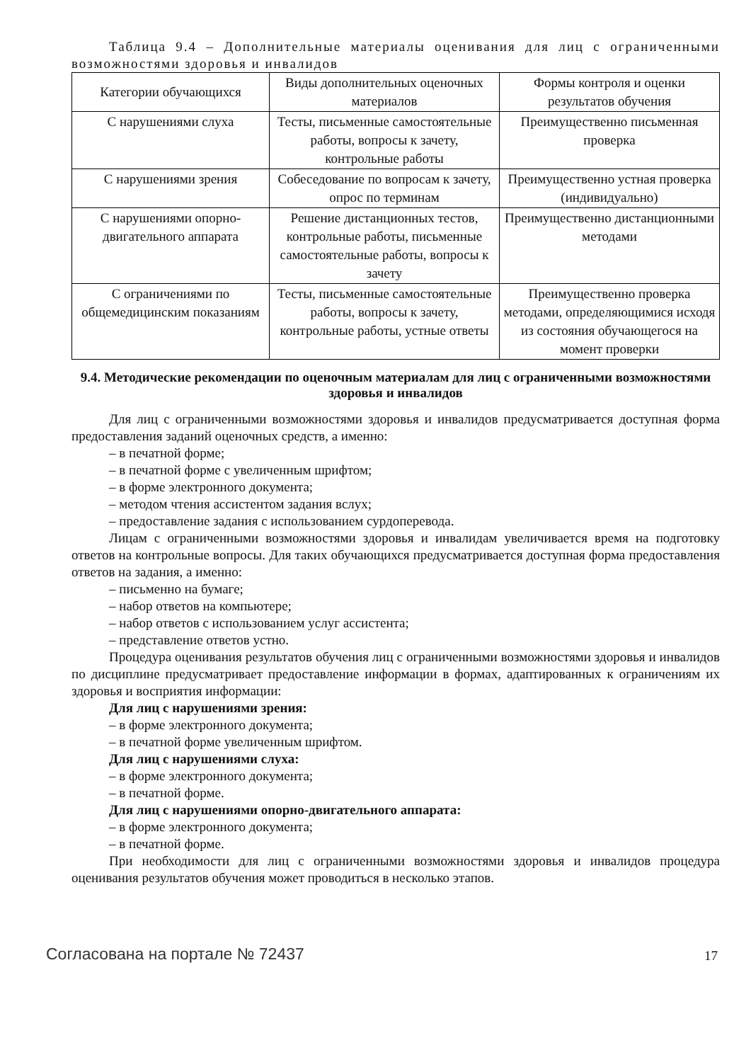Таблица 9.4 – Дополнительные материалы оценивания для лиц с ограниченными возможностями здоровья и инвалидов
| Категории обучающихся | Виды дополнительных оценочных материалов | Формы контроля и оценки результатов обучения |
| С нарушениями слуха | Тесты, письменные самостоятельные работы, вопросы к зачету, контрольные работы | Преимущественно письменная проверка |
| С нарушениями зрения | Собеседование по вопросам к зачету, опрос по терминам | Преимущественно устная проверка (индивидуально) |
| С нарушениями опорно-двигательного аппарата | Решение дистанционных тестов, контрольные работы, письменные самостоятельные работы, вопросы к зачету | Преимущественно дистанционными методами |
| С ограничениями по общемедицинским показаниям | Тесты, письменные самостоятельные работы, вопросы к зачету, контрольные работы, устные ответы | Преимущественно проверка методами, определяющимися исходя из состояния обучающегося на момент проверки |
9.4. Методические рекомендации по оценочным материалам для лиц с ограниченными возможностями здоровья и инвалидов
Для лиц с ограниченными возможностями здоровья и инвалидов предусматривается доступная форма предоставления заданий оценочных средств, а именно:
– в печатной форме;
– в печатной форме с увеличенным шрифтом;
– в форме электронного документа;
– методом чтения ассистентом задания вслух;
– предоставление задания с использованием сурдоперевода.
Лицам с ограниченными возможностями здоровья и инвалидам увеличивается время на подготовку ответов на контрольные вопросы. Для таких обучающихся предусматривается доступная форма предоставления ответов на задания, а именно:
– письменно на бумаге;
– набор ответов на компьютере;
– набор ответов с использованием услуг ассистента;
– представление ответов устно.
Процедура оценивания результатов обучения лиц с ограниченными возможностями здоровья и инвалидов по дисциплине предусматривает предоставление информации в формах, адаптированных к ограничениям их здоровья и восприятия информации:
Для лиц с нарушениями зрения:
– в форме электронного документа;
– в печатной форме увеличенным шрифтом.
Для лиц с нарушениями слуха:
– в форме электронного документа;
– в печатной форме.
Для лиц с нарушениями опорно-двигательного аппарата:
– в форме электронного документа;
– в печатной форме.
При необходимости для лиц с ограниченными возможностями здоровья и инвалидов процедура оценивания результатов обучения может проводиться в несколько этапов.
Согласована на портале № 72437 17